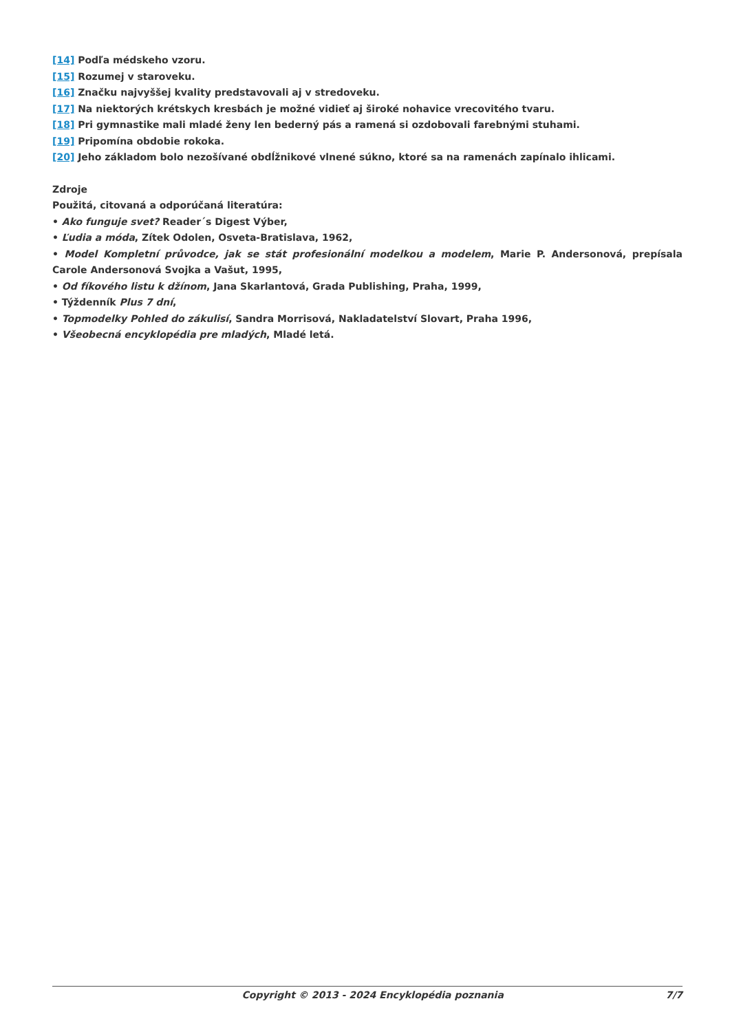[14] Podľa médskeho vzoru.
[15] Rozumej v staroveku.
[16] Značku najvyššej kvality predstavovali aj v stredoveku.
[17] Na niektorých krétskych kresbách je možné vidieť aj široké nohavice vrecovitého tvaru.
[18] Pri gymnastike mali mladé ženy len bederný pás a ramená si ozdobovali farebnými stuhami.
[19] Pripomína obdobie rokoka.
[20] Jeho základom bolo nezošívané obdĺžnikové vlnené súkno, ktoré sa na ramenách zapínalo ihlicami.
Zdroje
Použitá, citovaná a odporúčaná literatúra:
• Ako funguje svet? Reader´s Digest Výber,
• Ľudia a móda, Zítek Odolen, Osveta-Bratislava, 1962,
• Model Kompletní průvodce, jak se stát profesionální modelkou a modelem, Marie P. Andersonová, prepísala Carole Andersonová Svojka a Vašut, 1995,
• Od fíkového listu k džínom, Jana Skarlantová, Grada Publishing, Praha, 1999,
• Týždenník Plus 7 dní,
• Topmodelky Pohled do zákulisí, Sandra Morrisová, Nakladatelství Slovart, Praha 1996,
• Všeobecná encyklopédia pre mladých, Mladé letá.
Copyright © 2013 - 2024 Encyklopédia poznania 7/7